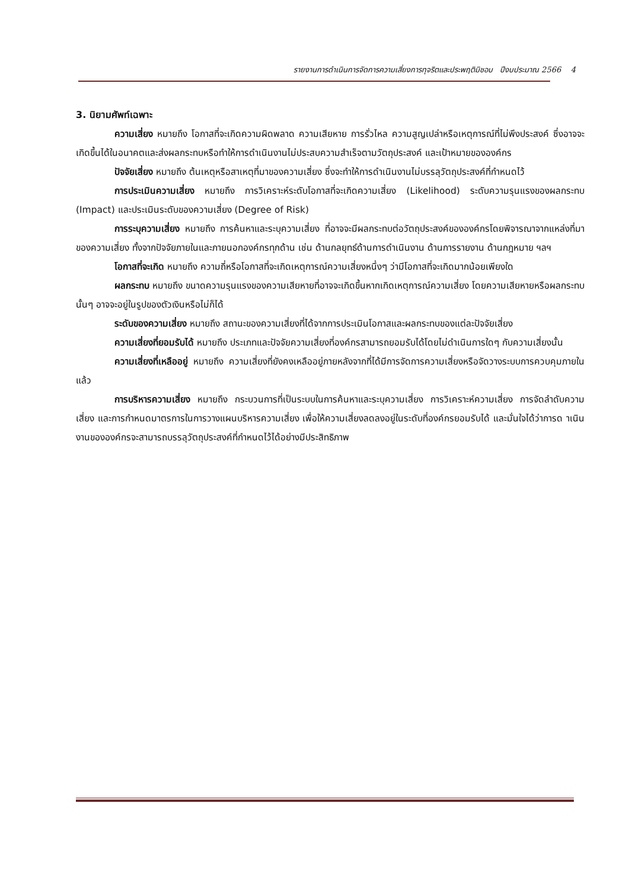รายงานการดำเนินการจัดการความเสี่ยงการทุจริตและประพฤติมิชอบ ปีงบประมาณ 2566 4
3. นิยามศัพท์เฉพาะ
ความเสี่ยง หมายถึง โอกาสที่จะเกิดความผิดพลาด ความเสียหาย การรั่วไหล ความสูญเปล่าหรือเหตุการณ์ที่ไม่พึงประสงค์ ซึ่งอาจจะเกิดขึ้นได้ในอนาคตและส่งผลกระทบหรือทำให้การดำเนินงานไม่ประสบความสำเร็จตามวัตถุประสงค์ และเป้าหมายขององค์กร
ปัจจัยเสี่ยง หมายถึง ต้นเหตุหรือสาเหตุที่มาของความเสี่ยง ซึ่งจะทำให้การดำเนินงานไม่บรรลุวัตถุประสงค์ที่กำหนดไว้
การประเมินความเสี่ยง หมายถึง การวิเคราะห์ระดับโอกาสที่จะเกิดความเสี่ยง (Likelihood) ระดับความรุนแรงของผลกระทบ (Impact) และประเมินระดับของความเสี่ยง (Degree of Risk)
การระบุความเสี่ยง หมายถึง การค้นหาและระบุความเสี่ยง ที่อาจจะมีผลกระทบต่อวัตถุประสงค์ขององค์กรโดยพิจารณาจากแหล่งที่มาของความเสี่ยง ทั้งจากปัจจัยภายในและภายนอกองค์กรทุกด้าน เช่น ด้านกลยุทธ์ด้านการดำเนินงาน ด้านการรายงาน ด้านกฎหมาย ฯลฯ
โอกาสที่จะเกิด หมายถึง ความถี่หรือโอกาสที่จะเกิดเหตุการณ์ความเสี่ยงหนึ่งๆ ว่ามีโอกาสที่จะเกิดมากน้อยเพียงใด
ผลกระทบ หมายถึง ขนาดความรุนแรงของความเสียหายที่อาจจะเกิดขึ้นหากเกิดเหตุการณ์ความเสี่ยง โดยความเสียหายหรือผลกระทบนั้นๆ อาจจะอยู่ในรูปของตัวเงินหรือไม่ก็ได้
ระดับของความเสี่ยง หมายถึง สถานะของความเสี่ยงที่ได้จากการประเมินโอกาสและผลกระทบของแต่ละปัจจัยเสี่ยง
ความเสี่ยงที่ยอมรับได้ หมายถึง ประเภทและปัจจัยความเสี่ยงที่องค์กรสามารถยอมรับได้โดยไม่ดำเนินการใดๆ กับความเสี่ยงนั้น
ความเสี่ยงที่เหลืออยู่ หมายถึง ความเสี่ยงที่ยังคงเหลืออยู่ภายหลังจากที่ได้มีการจัดการความเสี่ยงหรือจัดวางระบบการควบคุมภายในแล้ว
การบริหารความเสี่ยง หมายถึง กระบวนการที่เป็นระบบในการค้นหาและระบุความเสี่ยง การวิเคราะห์ความเสี่ยง การจัดลำดับความเสี่ยง และการกำหนดมาตรการในการวางแผนบริหารความเสี่ยง เพื่อให้ความเสี่ยงลดลงอยู่ในระดับที่องค์กรยอมรับได้ และมั่นใจได้ว่าการด าเนินงานขององค์กรจะสามารถบรรลุวัตถุประสงค์ที่กำหนดไว้ได้อย่างมีประสิทธิภาพ